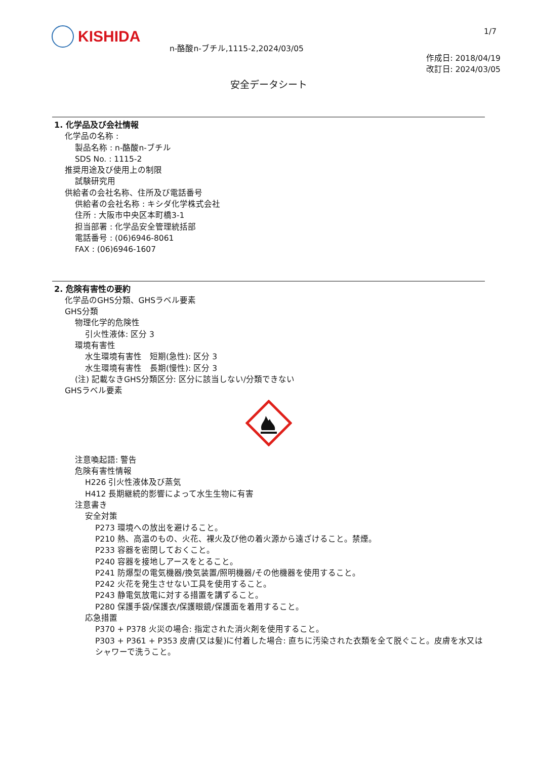KISHIDA
n-酪酸n-ブチル,1115-2,2024/03/05
1/7
作成日: 2018/04/19
改訂日: 2024/03/05
安全データシート
1. 化学品及び会社情報
化学品の名称 :
製品名称 : n-酪酸n-ブチル
SDS No. : 1115-2
推奨用途及び使用上の制限
試験研究用
供給者の会社名称、住所及び電話番号
供給者の会社名称 : キシダ化学株式会社
住所 : 大阪市中央区本町橋3-1
担当部署 : 化学品安全管理統括部
電話番号 : (06)6946-8061
FAX : (06)6946-1607
2. 危険有害性の要約
化学品のGHS分類、GHSラベル要素
GHS分類
物理化学的危険性
引火性液体: 区分 3
環境有害性
水生環境有害性　短期(急性): 区分 3
水生環境有害性　長期(慢性): 区分 3
(注) 記載なきGHS分類区分: 区分に該当しない/分類できない
GHSラベル要素
注意喚起語: 警告
危険有害性情報
H226 引火性液体及び蒸気
H412 長期継続的影響によって水生生物に有害
注意書き
安全対策
P273 環境への放出を避けること。
P210 熱、高温のもの、火花、裸火及び他の着火源から遠ざけること。禁煙。
P233 容器を密閉しておくこと。
P240 容器を接地しアースをとること。
P241 防爆型の電気機器/換気装置/照明機器/その他機器を使用すること。
P242 火花を発生させない工具を使用すること。
P243 静電気放電に対する措置を講ずること。
P280 保護手袋/保護衣/保護眼鏡/保護面を着用すること。
応急措置
P370 + P378 火災の場合: 指定された消火剤を使用すること。
P303 + P361 + P353 皮膚(又は髪)に付着した場合: 直ちに汚染された衣類を全て脱ぐこと。皮膚を水又はシャワーで洗うこと。